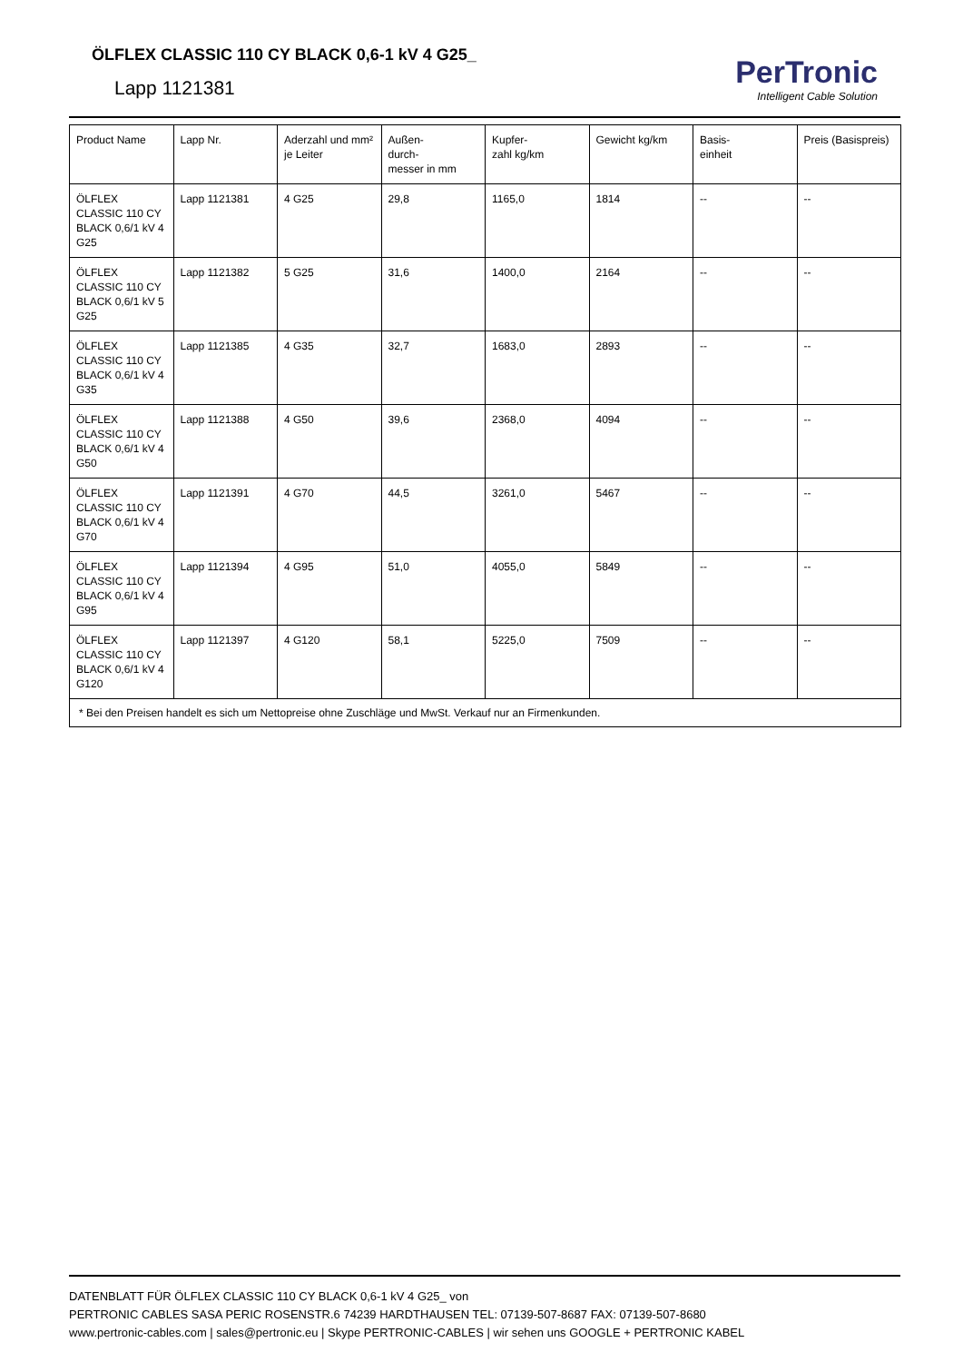ÖLFLEX CLASSIC 110 CY BLACK 0,6-1 kV 4 G25_
Lapp 1121381
PerTronic
Intelligent Cable Solution
| Product Name | Lapp Nr. | Aderzahl und mm² je Leiter | Außen- durch- messer in mm | Kupfer- zahl kg/km | Gewicht kg/km | Basis- einheit | Preis (Basispreis) |
| --- | --- | --- | --- | --- | --- | --- | --- |
| ÖLFLEX CLASSIC 110 CY BLACK 0,6/1 kV 4 G25 | Lapp 1121381 | 4 G25 | 29,8 | 1165,0 | 1814 | -- | -- |
| ÖLFLEX CLASSIC 110 CY BLACK 0,6/1 kV 5 G25 | Lapp 1121382 | 5 G25 | 31,6 | 1400,0 | 2164 | -- | -- |
| ÖLFLEX CLASSIC 110 CY BLACK 0,6/1 kV 4 G35 | Lapp 1121385 | 4 G35 | 32,7 | 1683,0 | 2893 | -- | -- |
| ÖLFLEX CLASSIC 110 CY BLACK 0,6/1 kV 4 G50 | Lapp 1121388 | 4 G50 | 39,6 | 2368,0 | 4094 | -- | -- |
| ÖLFLEX CLASSIC 110 CY BLACK 0,6/1 kV 4 G70 | Lapp 1121391 | 4 G70 | 44,5 | 3261,0 | 5467 | -- | -- |
| ÖLFLEX CLASSIC 110 CY BLACK 0,6/1 kV 4 G95 | Lapp 1121394 | 4 G95 | 51,0 | 4055,0 | 5849 | -- | -- |
| ÖLFLEX CLASSIC 110 CY BLACK 0,6/1 kV 4 G120 | Lapp 1121397 | 4 G120 | 58,1 | 5225,0 | 7509 | -- | -- |
| * Bei den Preisen handelt es sich um Nettopreise ohne Zuschläge und MwSt. Verkauf nur an Firmenkunden. | | | | | | | |
DATENBLATT FÜR ÖLFLEX CLASSIC 110 CY BLACK 0,6-1 kV 4 G25_ von
PERTRONIC CABLES SASA PERIC ROSENSTR.6 74239 HARDTHAUSEN TEL: 07139-507-8687 FAX: 07139-507-8680
www.pertronic-cables.com | sales@pertronic.eu | Skype PERTRONIC-CABLES | wir sehen uns GOOGLE + PERTRONIC KABEL